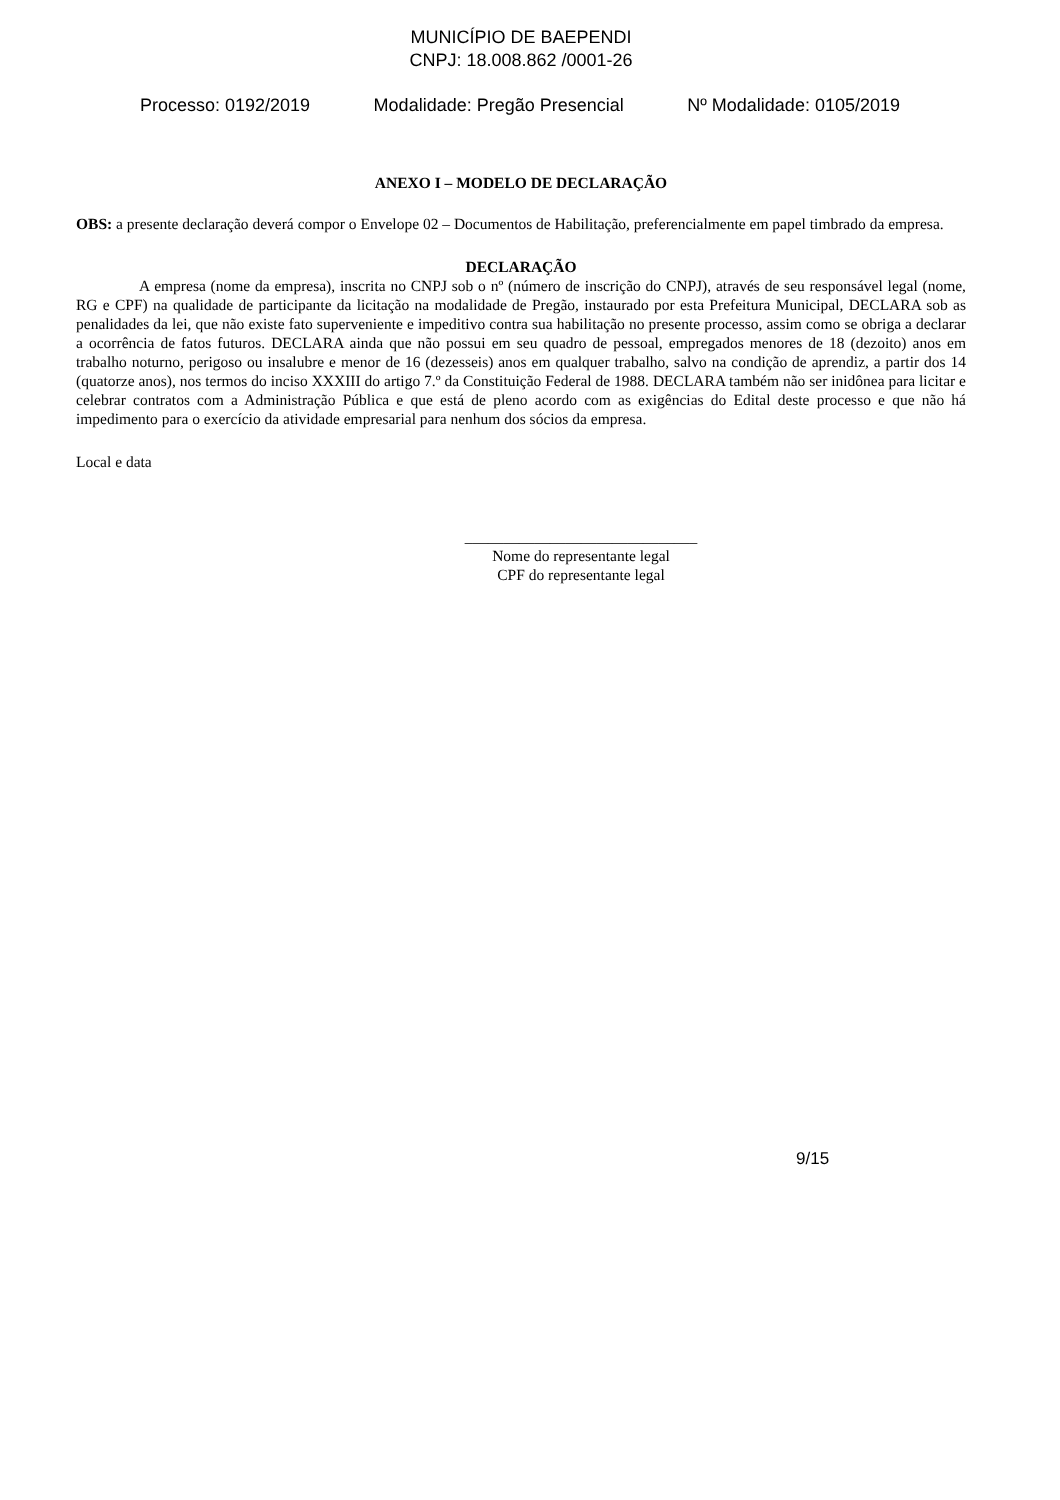MUNICÍPIO DE BAEPENDI
CNPJ: 18.008.862 /0001-26
Processo: 0192/2019 Modalidade: Pregão Presencial Nº Modalidade: 0105/2019
ANEXO I – MODELO DE DECLARAÇÃO
OBS: a presente declaração deverá compor o Envelope 02 – Documentos de Habilitação, preferencialmente em papel timbrado da empresa.
DECLARAÇÃO
A empresa (nome da empresa), inscrita no CNPJ sob o nº (número de inscrição do CNPJ), através de seu responsável legal (nome, RG e CPF) na qualidade de participante da licitação na modalidade de Pregão, instaurado por esta Prefeitura Municipal, DECLARA sob as penalidades da lei, que não existe fato superveniente e impeditivo contra sua habilitação no presente processo, assim como se obriga a declarar a ocorrência de fatos futuros. DECLARA ainda que não possui em seu quadro de pessoal, empregados menores de 18 (dezoito) anos em trabalho noturno, perigoso ou insalubre e menor de 16 (dezesseis) anos em qualquer trabalho, salvo na condição de aprendiz, a partir dos 14 (quatorze anos), nos termos do inciso XXXIII do artigo 7.º da Constituição Federal de 1988. DECLARA também não ser inidônea para licitar e celebrar contratos com a Administração Pública e que está de pleno acordo com as exigências do Edital deste processo e que não há impedimento para o exercício da atividade empresarial para nenhum dos sócios da empresa.
Local e data
______________________________
Nome do representante legal
CPF do representante legal
9/15